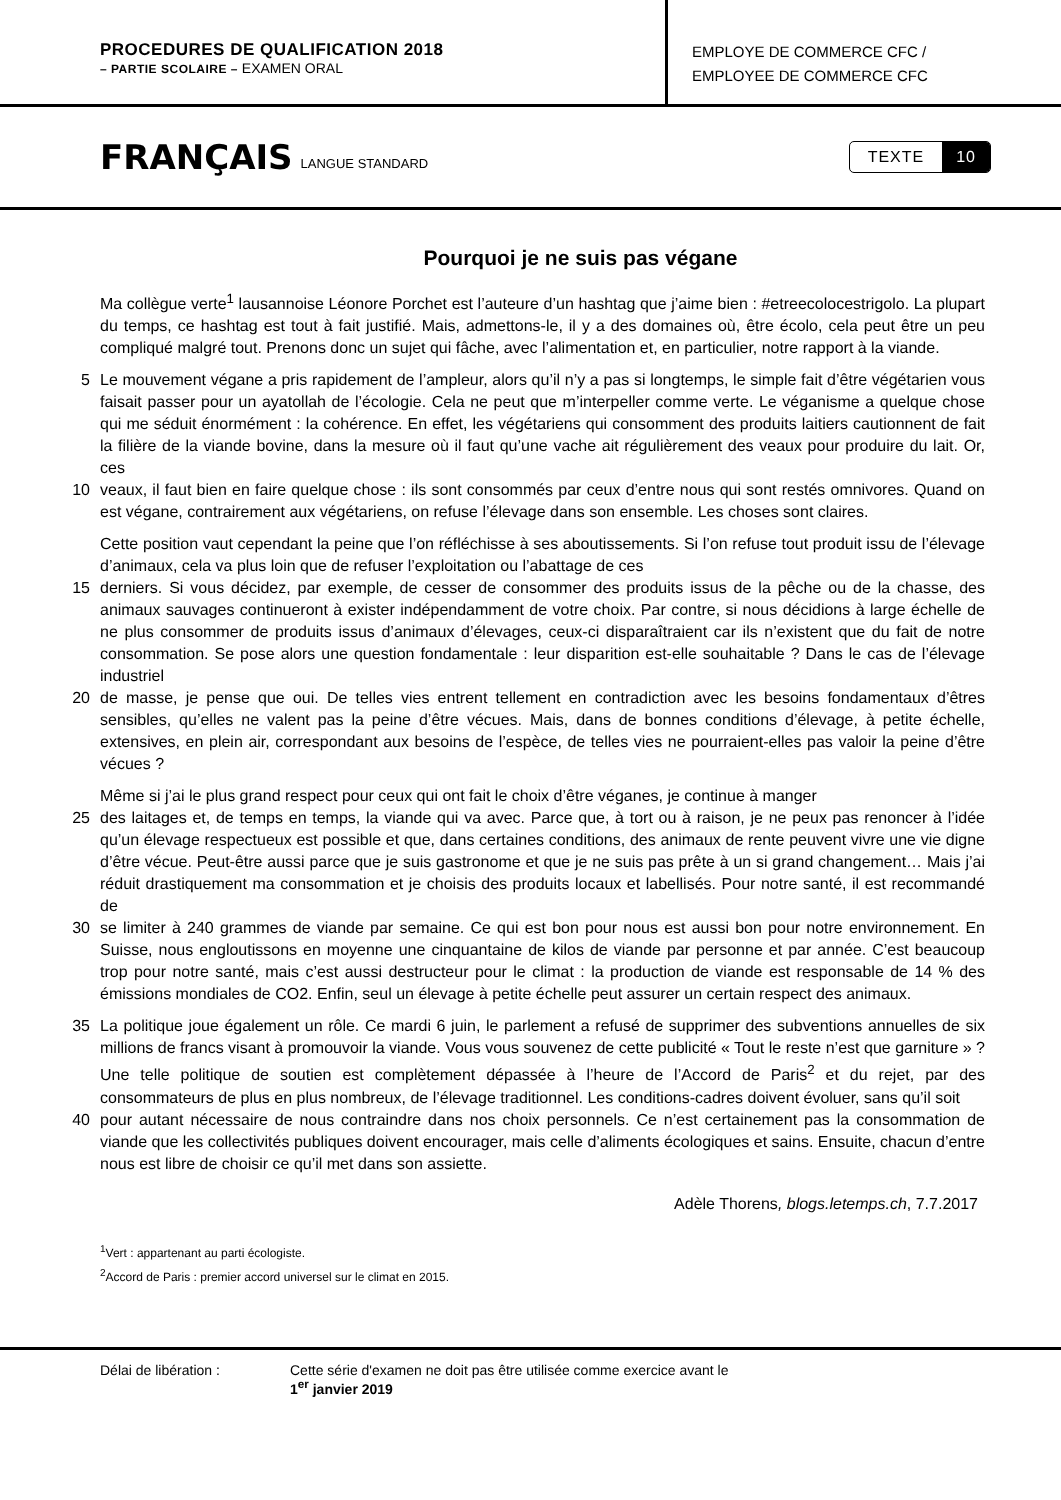PROCEDURES DE QUALIFICATION 2018
– PARTIE SCOLAIRE – EXAMEN ORAL
EMPLOYE DE COMMERCE CFC /
EMPLOYEE DE COMMERCE CFC
FRANÇAIS
LANGUE STANDARD
TEXTE 10
Pourquoi je ne suis pas végane
Ma collègue verte<sup>1</sup> lausannoise Léonore Porchet est l’auteure d’un hashtag que j’aime bien : #etreecolocestrigolo. La plupart du temps, ce hashtag est tout à fait justifié. Mais, admettons-le, il y a des domaines où, être écolo, cela peut être un peu compliqué malgré tout. Prenons donc un sujet qui fâche, avec l’alimentation et, en particulier, notre rapport à la viande.
5 Le mouvement végane a pris rapidement de l’ampleur, alors qu’il n’y a pas si longtemps, le simple fait d’être végétarien vous faisait passer pour un ayatollah de l’écologie. Cela ne peut que m’interpeller comme verte. Le véganisme a quelque chose qui me séduit énormément : la cohérence. En effet, les végétariens qui consomment des produits laitiers cautionnent de fait la filière de la viande bovine, dans la mesure où il faut qu’une vache ait régulièrement des veaux pour produire du lait. Or, ces
10 veaux, il faut bien en faire quelque chose : ils sont consommés par ceux d’entre nous qui sont restés omnivores. Quand on est végane, contrairement aux végétariens, on refuse l’élevage dans son ensemble. Les choses sont claires.
Cette position vaut cependant la peine que l’on réfléchisse à ses aboutissements. Si l’on refuse tout produit issu de l’élevage d’animaux, cela va plus loin que de refuser l’exploitation ou l’abattage de ces
15 derniers. Si vous décidez, par exemple, de cesser de consommer des produits issus de la pêche ou de la chasse, des animaux sauvages continueront à exister indépendamment de votre choix. Par contre, si nous décidions à large échelle de ne plus consommer de produits issus d’animaux d’élevages, ceux-ci disparaîtraient car ils n’existent que du fait de notre consommation. Se pose alors une question fondamentale : leur disparition est-elle souhaitable ? Dans le cas de l’élevage industriel
20 de masse, je pense que oui. De telles vies entrent tellement en contradiction avec les besoins fondamentaux d’êtres sensibles, qu’elles ne valent pas la peine d’être vécues. Mais, dans de bonnes conditions d’élevage, à petite échelle, extensives, en plein air, correspondant aux besoins de l’espèce, de telles vies ne pourraient-elles pas valoir la peine d’être vécues ?
Même si j’ai le plus grand respect pour ceux qui ont fait le choix d’être véganes, je continue à manger
25 des laitages et, de temps en temps, la viande qui va avec. Parce que, à tort ou à raison, je ne peux pas renoncer à l’idée qu’un élevage respectueux est possible et que, dans certaines conditions, des animaux de rente peuvent vivre une vie digne d’être vécue. Peut-être aussi parce que je suis gastronome et que je ne suis pas prête à un si grand changement… Mais j’ai réduit drastiquement ma consommation et je choisis des produits locaux et labellisés. Pour notre santé, il est recommandé de
30 se limiter à 240 grammes de viande par semaine. Ce qui est bon pour nous est aussi bon pour notre environnement. En Suisse, nous engloutissons en moyenne une cinquantaine de kilos de viande par personne et par année. C’est beaucoup trop pour notre santé, mais c’est aussi destructeur pour le climat : la production de viande est responsable de 14 % des émissions mondiales de CO2. Enfin, seul un élevage à petite échelle peut assurer un certain respect des animaux.
35 La politique joue également un rôle. Ce mardi 6 juin, le parlement a refusé de supprimer des subventions annuelles de six millions de francs visant à promouvoir la viande. Vous vous souvenez de cette publicité « Tout le reste n’est que garniture » ? Une telle politique de soutien est complètement dépassée à l’heure de l’Accord de Paris<sup>2</sup> et du rejet, par des consommateurs de plus en plus nombreux, de l’élevage traditionnel. Les conditions-cadres doivent évoluer, sans qu’il soit
40 pour autant nécessaire de nous contraindre dans nos choix personnels. Ce n’est certainement pas la consommation de viande que les collectivités publiques doivent encourager, mais celle d’aliments écologiques et sains. Ensuite, chacun d’entre nous est libre de choisir ce qu’il met dans son assiette.
Adèle Thorens, blogs.letemps.ch, 7.7.2017
<sup>1</sup> Vert : appartenant au parti écologiste.
<sup>2</sup> Accord de Paris : premier accord universel sur le climat en 2015.
Délai de libération : Cette série d'examen ne doit pas être utilisée comme exercice avant le
1<sup>er</sup> janvier 2019